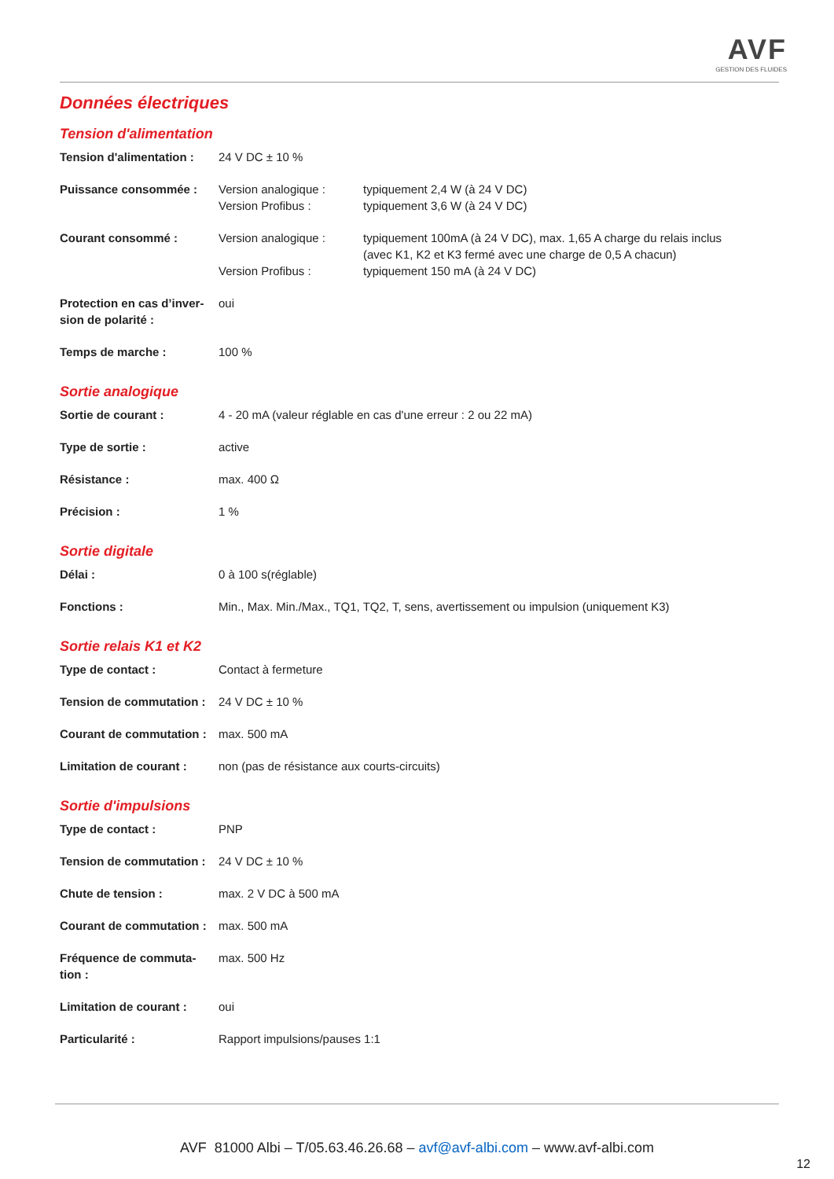AVF
GESTION DES FLUIDES
Données électriques
Tension d'alimentation
| Tension d'alimentation : | 24 V DC ± 10 % | |
| Puissance consommée : | Version analogique : Version Profibus : | typiquement 2,4 W (à 24 V DC) typiquement 3,6 W (à 24 V DC) |
| Courant consommé : | Version analogique : Version Profibus : | typiquement 100mA (à 24 V DC), max. 1,65 A charge du relais inclus (avec K1, K2 et K3 fermé avec une charge de 0,5 A chacun) typiquement 150 mA (à 24 V DC) |
| Protection en cas d’inver- sion de polarité : | oui | |
| Temps de marche : | 100 % | |
Sortie analogique
| Sortie de courant : | 4 - 20 mA (valeur réglable en cas d'une erreur : 2 ou 22 mA) |
| Type de sortie : | active |
| Résistance : | max. 400 Ω |
| Précision : | 1 % |
Sortie digitale
| Délai : | 0 à 100 s(réglable) |
| Fonctions : | Min., Max. Min./Max., TQ1, TQ2, T, sens, avertissement ou impulsion (uniquement K3) |
Sortie relais K1 et K2
| Type de contact : | Contact à fermeture |
| Tension de commutation : | 24 V DC ± 10 % |
| Courant de commutation : | max. 500 mA |
| Limitation de courant : | non (pas de résistance aux courts-circuits) |
Sortie d'impulsions
| Type de contact : | PNP |
| Tension de commutation : | 24 V DC ± 10 % |
| Chute de tension : | max. 2 V DC à 500 mA |
| Courant de commutation : | max. 500 mA |
| Fréquence de commuta- tion : | max. 500 Hz |
| Limitation de courant : | oui |
| Particularité : | Rapport impulsions/pauses 1:1 |
AVF 81000 Albi – T/05.63.46.26.68 – avf@avf-albi.com – www.avf-albi.com
12